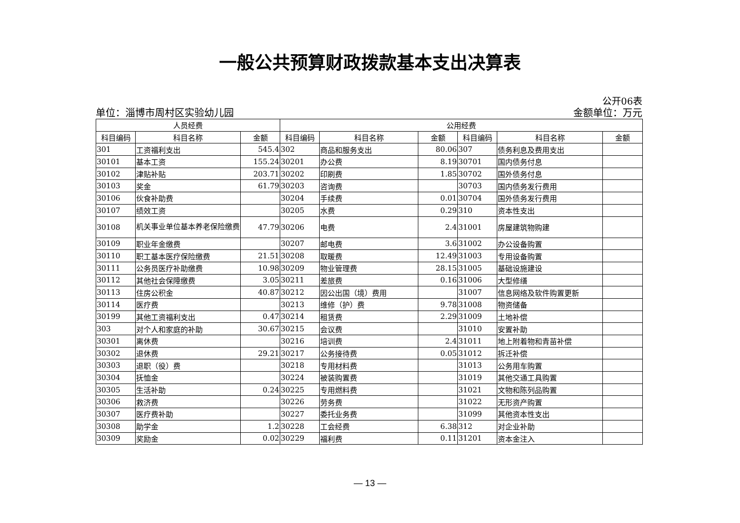一般公共预算财政拨款基本支出决算表
公开06表
单位：淄博市周村区实验幼儿园 金额单位：万元
| 人员经费 | | | 公用经费 | | | | | |
| --- | --- | --- | --- | --- | --- | --- | --- | --- |
| 科目编码 | 科目名称 | 金额 | 科目编码 | 科目名称 | 金额 | 科目编码 | 科目名称 | 金额 |
| 301 | 工资福利支出 | 545.4 | 302 | 商品和服务支出 | 80.06 | 307 | 债务利息及费用支出 | |
| 30101 | 基本工资 | 155.24 | 30201 | 办公费 | 8.19 | 30701 | 国内债务付息 | |
| 30102 | 津贴补贴 | 203.71 | 30202 | 印刷费 | 1.85 | 30702 | 国外债务付息 | |
| 30103 | 奖金 | 61.79 | 30203 | 咨询费 | | 30703 | 国内债务发行费用 | |
| 30106 | 伙食补助费 | | 30204 | 手续费 | 0.01 | 30704 | 国外债务发行费用 | |
| 30107 | 绩效工资 | | 30205 | 水费 | 0.29 | 310 | 资本性支出 | |
| 30108 | 机关事业单位基本养老保险缴费 | 47.79 | 30206 | 电费 | 2.4 | 31001 | 房屋建筑物购建 | |
| 30109 | 职业年金缴费 | | 30207 | 邮电费 | 3.6 | 31002 | 办公设备购置 | |
| 30110 | 职工基本医疗保险缴费 | 21.51 | 30208 | 取暖费 | 12.49 | 31003 | 专用设备购置 | |
| 30111 | 公务员医疗补助缴费 | 10.98 | 30209 | 物业管理费 | 28.15 | 31005 | 基础设施建设 | |
| 30112 | 其他社会保障缴费 | 3.05 | 30211 | 差旅费 | 0.16 | 31006 | 大型修缮 | |
| 30113 | 住房公积金 | 40.87 | 30212 | 因公出国（境）费用 | | 31007 | 信息网络及软件购置更新 | |
| 30114 | 医疗费 | | 30213 | 维修（护）费 | 9.78 | 31008 | 物资储备 | |
| 30199 | 其他工资福利支出 | 0.47 | 30214 | 租赁费 | 2.29 | 31009 | 土地补偿 | |
| 303 | 对个人和家庭的补助 | 30.67 | 30215 | 会议费 | | 31010 | 安置补助 | |
| 30301 | 离休费 | | 30216 | 培训费 | 2.4 | 31011 | 地上附着物和青苗补偿 | |
| 30302 | 退休费 | 29.21 | 30217 | 公务接待费 | 0.05 | 31012 | 拆迁补偿 | |
| 30303 | 退职（役）费 | | 30218 | 专用材料费 | | 31013 | 公务用车购置 | |
| 30304 | 抚恤金 | | 30224 | 被装购置费 | | 31019 | 其他交通工具购置 | |
| 30305 | 生活补助 | 0.24 | 30225 | 专用燃料费 | | 31021 | 文物和陈列品购置 | |
| 30306 | 救济费 | | 30226 | 劳务费 | | 31022 | 无形资产购置 | |
| 30307 | 医疗费补助 | | 30227 | 委托业务费 | | 31099 | 其他资本性支出 | |
| 30308 | 助学金 | 1.2 | 30228 | 工会经费 | 6.38 | 312 | 对企业补助 | |
| 30309 | 奖励金 | 0.02 | 30229 | 福利费 | 0.11 | 31201 | 资本金注入 | |
— 13 —